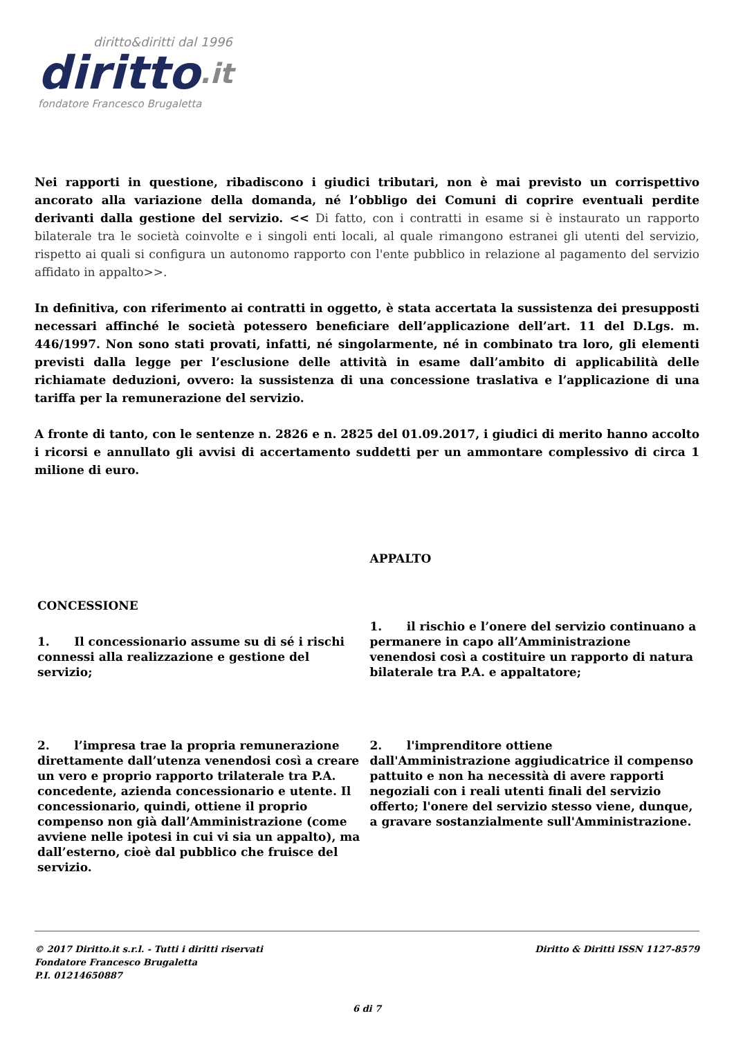diritto&diritti dal 1996
diritto.it
fondatore Francesco Brugaletta
Nei rapporti in questione, ribadiscono i giudici tributari, non è mai previsto un corrispettivo ancorato alla variazione della domanda, né l’obbligo dei Comuni di coprire eventuali perdite derivanti dalla gestione del servizio. << Di fatto, con i contratti in esame si è instaurato un rapporto bilaterale tra le società coinvolte e i singoli enti locali, al quale rimangono estranei gli utenti del servizio, rispetto ai quali si configura un autonomo rapporto con l'ente pubblico in relazione al pagamento del servizio affidato in appalto>>.
In definitiva, con riferimento ai contratti in oggetto, è stata accertata la sussistenza dei presupposti necessari affinché le società potessero beneficiare dell’applicazione dell’art. 11 del D.Lgs. m. 446/1997. Non sono stati provati, infatti, né singolarmente, né in combinato tra loro, gli elementi previsti dalla legge per l’esclusione delle attività in esame dall’ambito di applicabilità delle richiamate deduzioni, ovvero: la sussistenza di una concessione traslativa e l’applicazione di una tariffa per la remunerazione del servizio.
A fronte di tanto, con le sentenze n. 2826 e n. 2825 del 01.09.2017, i giudici di merito hanno accolto i ricorsi e annullato gli avvisi di accertamento suddetti per un ammontare complessivo di circa 1 milione di euro.
| CONCESSIONE | APPALTO |
| 1. Il concessionario assume su di sé i rischi connessi alla realizzazione e gestione del servizio; | 1. il rischio e l’onere del servizio continuano a permanere in capo all’Amministrazione venendosi così a costituire un rapporto di natura bilaterale tra P.A. e appaltatore; |
| 2. l’impresa trae la propria remunerazione direttamente dall’utenza venendosi così a creare un vero e proprio rapporto trilaterale tra P.A. concedente, azienda concessionario e utente. Il concessionario, quindi, ottiene il proprio compenso non già dall’Amministrazione (come avviene nelle ipotesi in cui vi sia un appalto), ma dall’esterno, cioè dal pubblico che fruisce del servizio. | 2. l'imprenditore ottiene dall'Amministrazione aggiudicatrice il compenso pattuito e non ha necessità di avere rapporti negoziali con i reali utenti finali del servizio offerto; l'onere del servizio stesso viene, dunque, a gravare sostanzialmente sull'Amministrazione. |
© 2017 Diritto.it s.r.l. - Tutti i diritti riservati
Fondatore Francesco Brugaletta
P.I. 01214650887
Diritto & Diritti ISSN 1127-8579
6 di 7